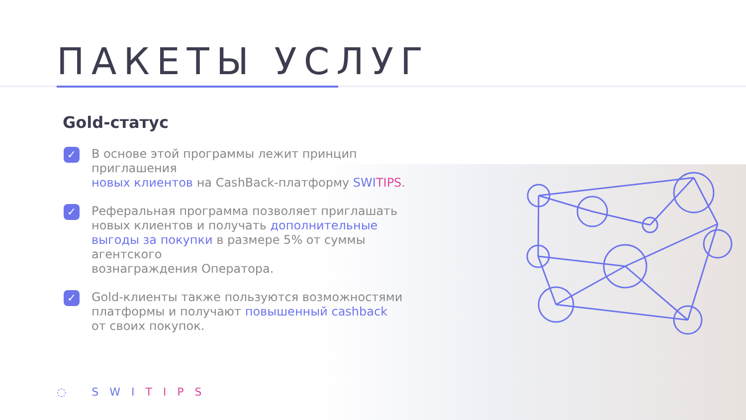ПАКЕТЫ УСЛУГ
Gold-статус
✓ В основе этой программы лежит принцип приглашения
новых клиентов на CashBack-платформу SWI TIPS.
✓ Реферальная программа позволяет приглашать новых клиентов и получать дополнительные выгоды за покупки в размере 5% от суммы агентского
вознаграждения Оператора.
✓ Gold-клиенты также пользуются возможностями платформы и получают повышенный cashback
от своих покупок.
◌ SWITIPS